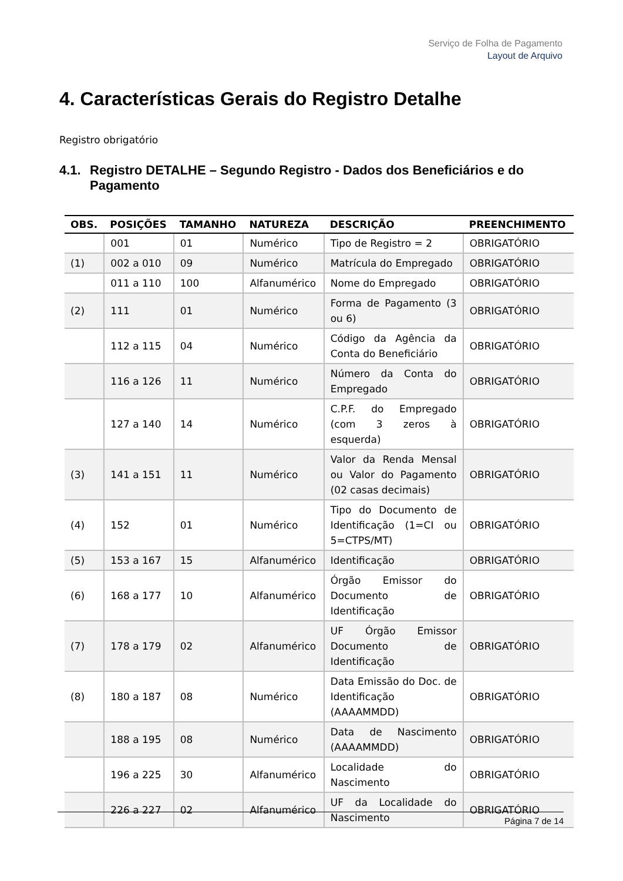Serviço de Folha de Pagamento
Layout de Arquivo
4. Características Gerais do Registro Detalhe
Registro obrigatório
4.1. Registro DETALHE – Segundo Registro - Dados dos Beneficiários e do Pagamento
| OBS. | POSIÇÕES | TAMANHO | NATUREZA | DESCRIÇÃO | PREENCHIMENTO |
| --- | --- | --- | --- | --- | --- |
| | 001 | 01 | Numérico | Tipo de Registro = 2 | OBRIGATÓRIO |
| (1) | 002 a 010 | 09 | Numérico | Matrícula do Empregado | OBRIGATÓRIO |
| | 011 a 110 | 100 | Alfanumérico | Nome do Empregado | OBRIGATÓRIO |
| (2) | 111 | 01 | Numérico | Forma de Pagamento (3 ou 6) | OBRIGATÓRIO |
| | 112 a 115 | 04 | Numérico | Código da Agência da Conta do Beneficiário | OBRIGATÓRIO |
| | 116 a 126 | 11 | Numérico | Número da Conta do Empregado | OBRIGATÓRIO |
| | 127 a 140 | 14 | Numérico | C.P.F. do Empregado (com 3 zeros à esquerda) | OBRIGATÓRIO |
| (3) | 141 a 151 | 11 | Numérico | Valor da Renda Mensal ou Valor do Pagamento (02 casas decimais) | OBRIGATÓRIO |
| (4) | 152 | 01 | Numérico | Tipo do Documento de Identificação (1=CI ou 5=CTPS/MT) | OBRIGATÓRIO |
| (5) | 153 a 167 | 15 | Alfanumérico | Identificação | OBRIGATÓRIO |
| (6) | 168 a 177 | 10 | Alfanumérico | Órgão Emissor do Documento de Identificação | OBRIGATÓRIO |
| (7) | 178 a 179 | 02 | Alfanumérico | UF Órgão Emissor Documento de Identificação | OBRIGATÓRIO |
| (8) | 180 a 187 | 08 | Numérico | Data Emissão do Doc. de Identificação (AAAAMMDD) | OBRIGATÓRIO |
| | 188 a 195 | 08 | Numérico | Data de Nascimento (AAAAMMDD) | OBRIGATÓRIO |
| | 196 a 225 | 30 | Alfanumérico | Localidade do Nascimento | OBRIGATÓRIO |
| | 226 a 227 | 02 | Alfanumérico | UF da Localidade do Nascimento | OBRIGATÓRIO |
Página 7 de 14